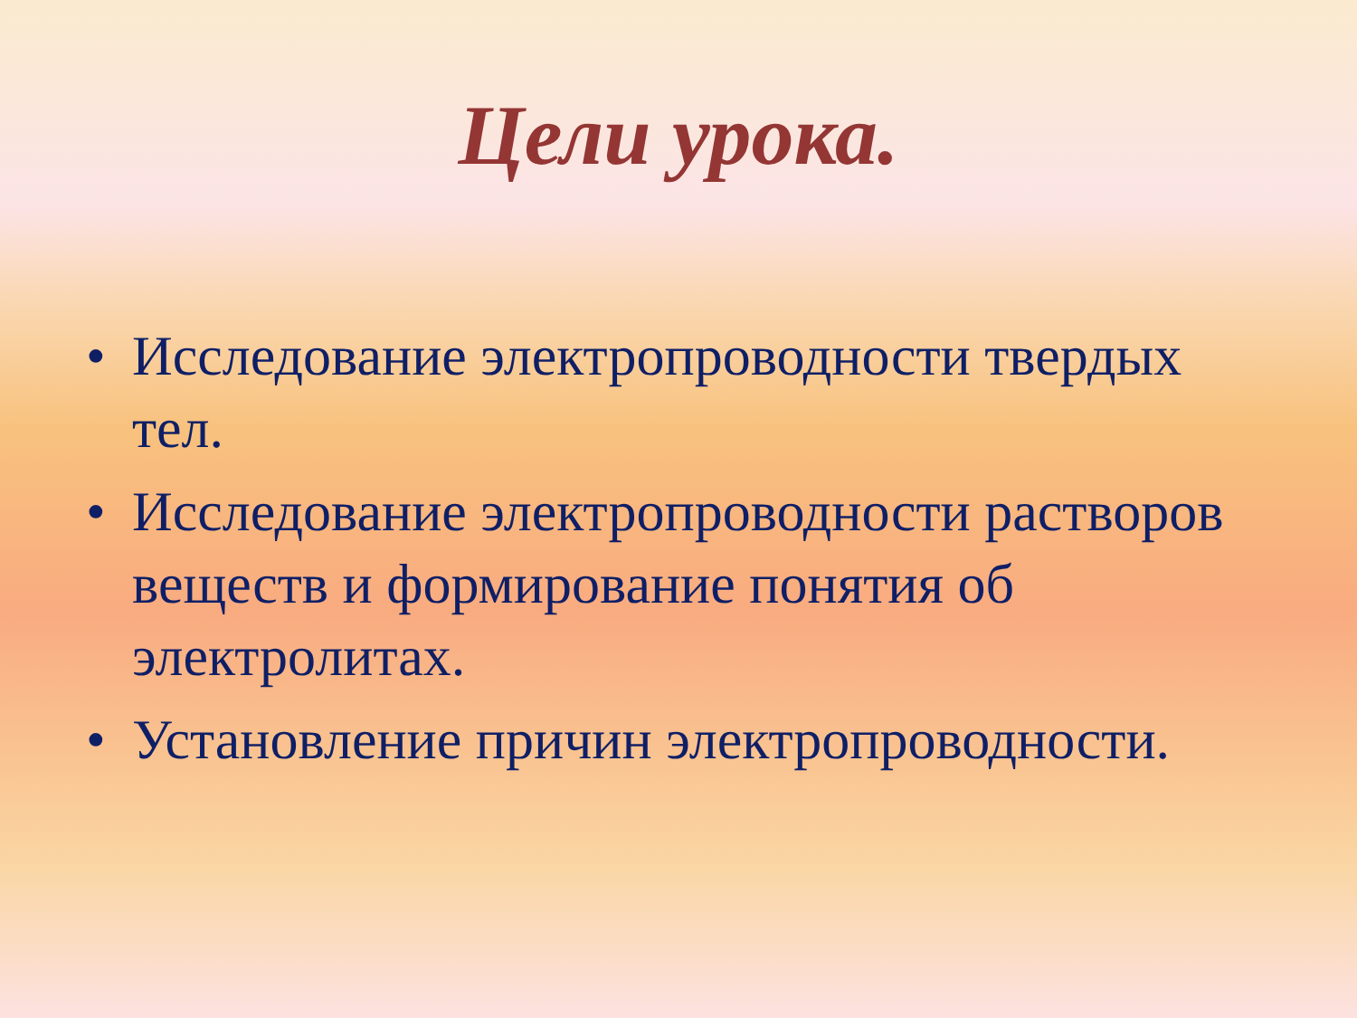Цели урока.
• Исследование электропроводности твердых тел.
• Исследование электропроводности растворов веществ и формирование понятия об электролитах.
• Установление причин электропроводности.